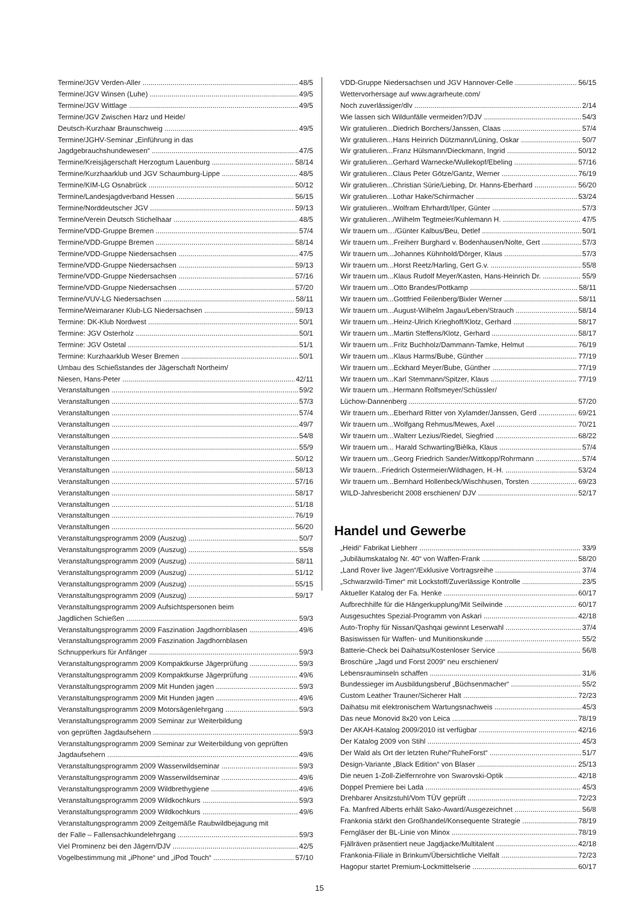Termine/JGV Verden-Aller 48/5
Termine/JGV Winsen (Luhe) 49/5
Termine/JGV Wittlage 49/5
Termine/JGV Zwischen Harz und Heide/
Deutsch-Kurzhaar Braunschweig 49/5
Termine/JGHV-Seminar „Einführung in das
Jagdgebrauchshundewesen“47/5
Termine/Kreisjägerschaft Herzogtum Lauenburg 58/14
Termine/Kurzhaarklub und JGV Schaumburg-Lippe 48/5
Termine/KIM-LG Osnabrück 50/12
Termine/Landesjagdverband Hessen 56/15
Termine/Norddeutscher JGV 59/13
Termine/Verein Deutsch Stichelhaar 48/5
Termine/VDD-Gruppe Bremen 57/4
Termine/VDD-Gruppe Bremen 58/14
Termine/VDD-Gruppe Niedersachsen 47/5
Termine/VDD-Gruppe Niedersachsen 59/13
Termine/VDD-Gruppe Niedersachsen 57/16
Termine/VDD-Gruppe Niedersachsen 57/20
Termine/VUV-LG Niedersachsen 58/11
Termine/Weimaraner Klub-LG Niedersachsen 59/13
Termine: DK-Klub Nordwest 50/1
Termine: JGV Osterholz 50/1
Termine: JGV Ostetal 51/1
Termine: Kurzhaarklub Weser Bremen 50/1
Umbau des Schießstandes der Jägerschaft Northeim/
Niesen, Hans-Peter 42/11
Veranstaltungen 59/2
Veranstaltungen 57/3
Veranstaltungen 57/4
Veranstaltungen 49/7
Veranstaltungen 54/8
Veranstaltungen 55/9
Veranstaltungen 50/12
Veranstaltungen 58/13
Veranstaltungen 57/16
Veranstaltungen 58/17
Veranstaltungen 51/18
Veranstaltungen 76/19
Veranstaltungen 56/20
Veranstaltungsprogramm 2009 (Auszug) 50/7
Veranstaltungsprogramm 2009 (Auszug) 55/8
Veranstaltungsprogramm 2009 (Auszug) 58/11
Veranstaltungsprogramm 2009 (Auszug) 51/12
Veranstaltungsprogramm 2009 (Auszug) 55/15
Veranstaltungsprogramm 2009 (Auszug) 59/17
Veranstaltungsprogramm 2009 Aufsichtspersonen beim
Jagdlichen Schießen 59/3
Veranstaltungsprogramm 2009 Faszination Jagdhornblasen 49/6
Veranstaltungsprogramm 2009 Faszination Jagdhornblasen
Schnupperkurs für Anfänger 59/3
Veranstaltungsprogramm 2009 Kompaktkurse Jägerprüfung 59/3
Veranstaltungsprogramm 2009 Kompaktkurse Jägerprüfung 49/6
Veranstaltungsprogramm 2009 Mit Hunden jagen 59/3
Veranstaltungsprogramm 2009 Mit Hunden jagen 49/6
Veranstaltungsprogramm 2009 Motorsägenlehrgang 59/3
Veranstaltungsprogramm 2009 Seminar zur Weiterbildung
von geprüften Jagdaufsehern 59/3
Veranstaltungsprogramm 2009 Seminar zur Weiterbildung von geprüften
Jagdaufsehern 49/6
Veranstaltungsprogramm 2009 Wasserwildseminar 59/3
Veranstaltungsprogramm 2009 Wasserwildseminar 49/6
Veranstaltungsprogramm 2009 Wildbrethygiene 49/6
Veranstaltungsprogramm 2009 Wildkochkurs 59/3
Veranstaltungsprogramm 2009 Wildkochkurs 49/6
Veranstaltungsprogramm 2009 Zeitgemäße Raubwildbejagung mit
der Falle – Fallensachkundelehrgang 59/3
Viel Prominenz bei den Jägern/DJV 42/5
Vogelbestimmung mit „iPhone“ und „iPod Touch“57/10
VDD-Gruppe Niedersachsen und JGV Hannover-Celle 56/15
Wettervorhersage auf www.agrarheute.com/
Noch zuverlässiger/dlv 2/14
Wie lassen sich Wildunfälle vermeiden?/DJV 54/3
Wir gratulieren...Diedrich Borchers/Janssen, Claas 57/4
Wir gratulieren...Hans Heinrich Dützmann/Lüning, Oskar 50/7
Wir gratulieren...Franz Hülsmann/Dieckmann, Ingrid 50/12
Wir gratulieren...Gerhard Warnecke/Wullekopf/Ebeling 57/16
Wir gratulieren...Claus Peter Götze/Gantz, Werner 76/19
Wir gratulieren...Christian Sürie/Liebing, Dr. Hanns-Eberhard 56/20
Wir gratulieren...Lothar Hake/Schirmacher 53/24
Wir gratulieren...Wolfram Ehrhardt/Ilper, Günter 57/3
Wir gratulieren.../Wilhelm Tegtmeier/Kuhlemann H. 47/5
Wir trauern um…/Günter Kalbus/Beu, Detlef 50/1
Wir trauern um...Freiherr Burghard v. Bodenhausen/Nolte, Gert 57/3
Wir trauern um...Johannes Kühnhold/Dörger, Klaus 57/3
Wir trauern um...Horst Reetz/Harling, Gert G.v. 55/8
Wir trauern um...Klaus Rudolf Meyer/Kasten, Hans-Heinrich Dr. 55/9
Wir trauern um...Otto Brandes/Pottkamp 58/11
Wir trauern um...Gottfried Feilenberg/Bixler Werner 58/11
Wir trauern um...August-Wilhelm Jagau/Leben/Strauch 58/14
Wir trauern um...Heinz-Ulrich Krieghoff/Klotz, Gerhard 58/17
Wir trauern um...Martin Steffens/Klotz, Gerhard 58/17
Wir trauern um...Fritz Buchholz/Dammann-Tamke, Helmut 76/19
Wir trauern um...Klaus Harms/Bube, Günther 77/19
Wir trauern um...Eckhard Meyer/Bube, Günther 77/19
Wir trauern um...Karl Stemmann/Spitzer, Klaus 77/19
Wir trauern um...Hermann Rolfsmeyer/Schüssler/
Lüchow-Dannenberg 57/20
Wir trauern um...Eberhard Ritter von Xylamder/Janssen, Gerd 69/21
Wir trauern um...Wolfgang Rehmus/Mewes, Axel 70/21
Wir trauern um...Walterr Lezius/Riedel, Siegfried 68/22
Wir trauern um... Harald Schwarting/Bièlka, Klaus 57/4
Wir trauern um...Georg Friedrich Sander/Wittkopp/Rohrmann 57/4
Wir trauern...Friedrich Ostermeier/Wildhagen, H.-H. 53/24
Wir trauern um...Bernhard Hollenbeck/Wischhusen, Torsten 69/23
WILD-Jahresbericht 2008 erschienen/ DJV 52/17
Handel und Gewerbe
„Heidi“ Fabrikat Liebherr 33/9
„Jubiläumskatalog Nr. 40“ von Waffen-Frank 58/20
„Land Rover live Jagen“/Exklusive Vortragsreihe 37/4
„Schwarzwild-Timer“ mit Lockstoff/Zuverlässige Kontrolle 23/5
Aktueller Katalog der Fa. Henke 60/17
Aufbrechhilfe für die Hängerkupplung/Mit Seilwinde 60/17
Ausgesuchtes Spezial-Programm von Askari 42/18
Auto-Trophy für Nissan/Qashqai gewinnt Leserwahl 37/4
Basiswissen für Waffen- und Munitionskunde 55/2
Batterie-Check bei Daihatsu/Kostenloser Service 56/8
Broschüre „Jagd und Forst 2009“ neu erschienen/
Lebensrauminseln schaffen 31/6
Bundessieger im Ausbildungsberuf „Büchsenmacher“55/2
Custom Leather Trauner/Sicherer Halt 72/23
Daihatsu mit elektronischem Wartungsnachweis 45/3
Das neue Monovid 8x20 von Leica 78/19
Der AKAH-Katalog 2009/2010 ist verfügbar 42/16
Der Katalog 2009 von Stihl 45/3
Der Wald als Ort der letzten Ruhe/“RuheForst“51/7
Design-Variante „Black Edition“ von Blaser 25/13
Die neuen 1-Zoll-Zielfernrohre von Swarovski-Optik 42/18
Doppel Premiere bei Lada 45/3
Drehbarer Ansitzstuhl/Vom TÜV geprüft 72/23
Fa. Manfred Alberts erhält Sako-Award/Ausgezeichnet 56/8
Frankonia stärkt den Großhandel/Konsequente Strategie 78/19
Ferngläser der BL-Linie von Minox 78/19
Fjällräven präsentiert neue Jagdjacke/Multitalent 42/18
Frankonia-Filiale in Brinkum/Übersichtliche Vielfalt 72/23
Hagopur startet Premium-Lockmittelserie 60/17
15